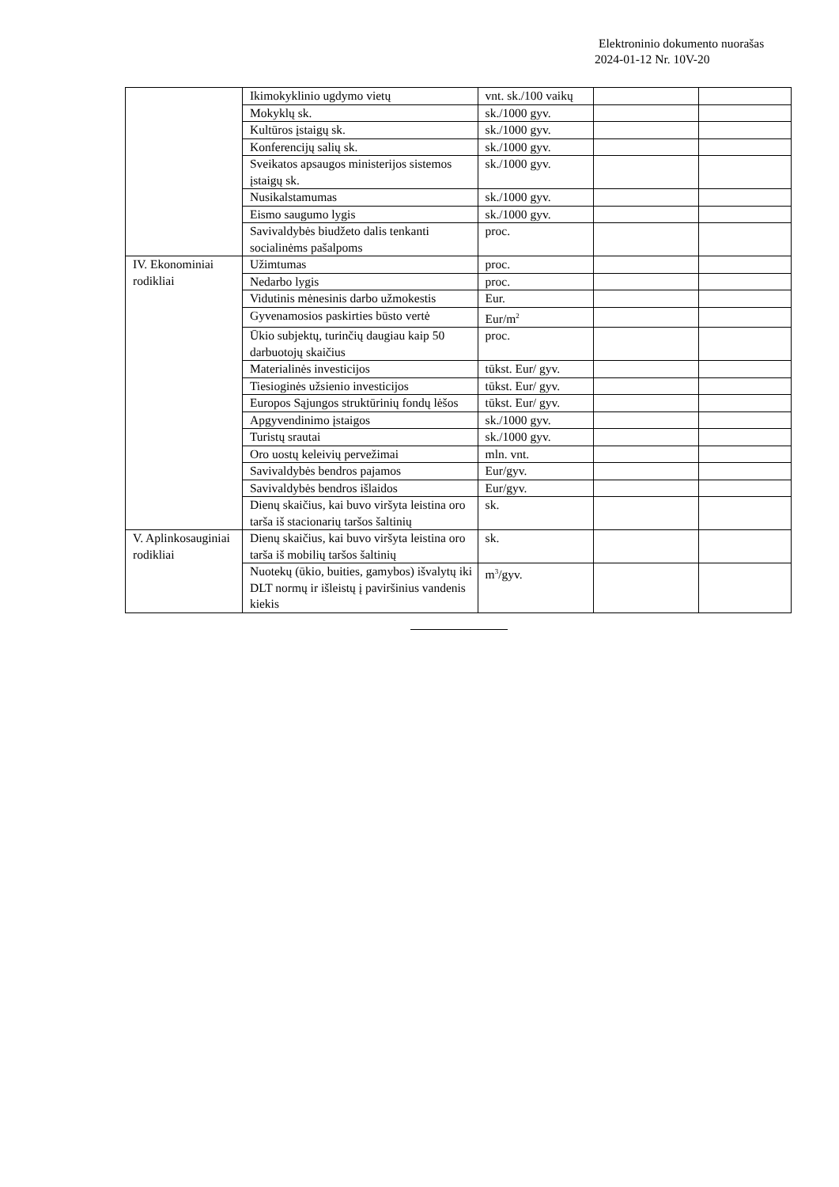Elektroninio dokumento nuorašas
2024-01-12 Nr. 10V-20
| | Ikimokyklinio ugdymo vietų | vnt. sk./100 vaikų | | |
| | Mokyklų sk. | sk./1000 gyv. | | |
| | Kultūros įstaigų sk. | sk./1000 gyv. | | |
| | Konferencijų salių sk. | sk./1000 gyv. | | |
| | Sveikatos apsaugos ministerijos sistemos įstaigų sk. | sk./1000 gyv. | | |
| | Nusikalstamumas | sk./1000 gyv. | | |
| | Eismo saugumo lygis | sk./1000 gyv. | | |
| | Savivaldybės biudžeto dalis tenkanti socialinėms pašalpoms | proc. | | |
| IV. Ekonominiai rodikliai | Užimtumas | proc. | | |
| | Nedarbo lygis | proc. | | |
| | Vidutinis mėnesinis darbo užmokestis | Eur. | | |
| | Gyvenamosios paskirties būsto vertė | Eur/m<sup>2</sup> | | |
| | Ūkio subjektų, turinčių daugiau kaip 50 darbuotojų skaičius | proc. | | |
| | Materialinės investicijos | tūkst. Eur/ gyv. | | |
| | Tiesioginės užsienio investicijos | tūkst. Eur/ gyv. | | |
| | Europos Sąjungos struktūrinių fondų lėšos | tūkst. Eur/ gyv. | | |
| | Apgyvendinimo įstaigos | sk./1000 gyv. | | |
| | Turistų srautai | sk./1000 gyv. | | |
| | Oro uostų keleivių pervežimai | mln. vnt. | | |
| | Savivaldybės bendros pajamos | Eur/gyv. | | |
| | Savivaldybės bendros išlaidos | Eur/gyv. | | |
| | Dienų skaičius, kai buvo viršyta leistina oro tarša iš stacionarių taršos šaltinių | sk. | | |
| V. Aplinkosauginiai rodikliai | Dienų skaičius, kai buvo viršyta leistina oro tarša iš mobilių taršos šaltinių | sk. | | |
| | Nuotekų (ūkio, buities, gamybos) išvalytų iki DLT normų ir išleistų į paviršinius vandenis kiekis | m<sup>3</sup>/gyv. | | |